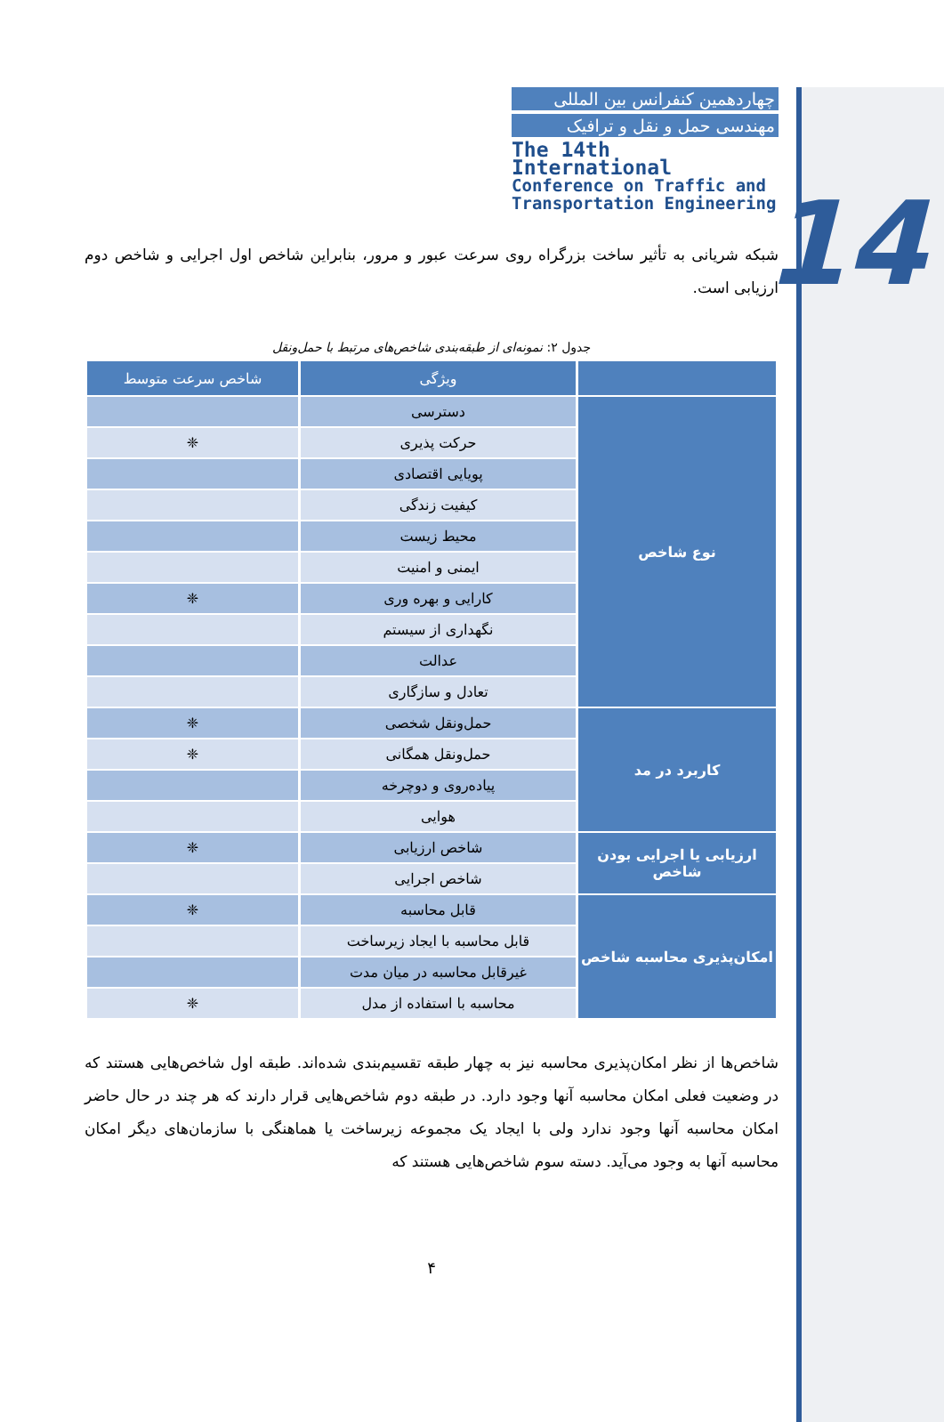14
چهاردهمین کنفرانس بین المللی
مهندسی حمل و نقل و ترافیک
The 14th International
Conference on Traffic and
Transportation Engineering
شبکه شریانی به تأثیر ساخت بزرگراه روی سرعت عبور و مرور، بنابراین شاخص اول اجرایی و شاخص دوم ارزیابی است.
جدول ۲: نمونه‌ای از طبقه‌بندی شاخص‌های مرتبط با حمل‌ونقل
| | ویژگی | شاخص سرعت متوسط |
| --- | --- | --- |
| نوع شاخص | دسترسی | |
| | حرکت پذیری | ❈ |
| | پویایی اقتصادی | |
| | کیفیت زندگی | |
| | محیط زیست | |
| | ایمنی و امنیت | |
| | کارایی و بهره وری | ❈ |
| | نگهداری از سیستم | |
| | عدالت | |
| | تعادل و سازگاری | |
| کاربرد در مد | حمل‌ونقل شخصی | ❈ |
| | حمل‌ونقل همگانی | ❈ |
| | پیاده‌روی و دوچرخه | |
| | هوایی | |
| ارزیابی یا اجرایی بودن شاخص | شاخص ارزیابی | ❈ |
| | شاخص اجرایی | |
| امکان‌پذیری محاسبه شاخص | قابل محاسبه | ❈ |
| | قابل محاسبه با ایجاد زیرساخت | |
| | غیرقابل محاسبه در میان مدت | |
| | محاسبه با استفاده از مدل | ❈ |
شاخص‌ها از نظر امکان‌پذیری محاسبه نیز به چهار طبقه تقسیم‌بندی شده‌اند. طبقه اول شاخص‌هایی هستند که در وضعیت فعلی امکان محاسبه آنها وجود دارد. در طبقه دوم شاخص‌هایی قرار دارند که هر چند در حال حاضر امکان محاسبه آنها وجود ندارد ولی با ایجاد یک مجموعه زیرساخت یا هماهنگی با سازمان‌های دیگر امکان محاسبه آنها به وجود می‌آید. دسته سوم شاخص‌هایی هستند که
۴